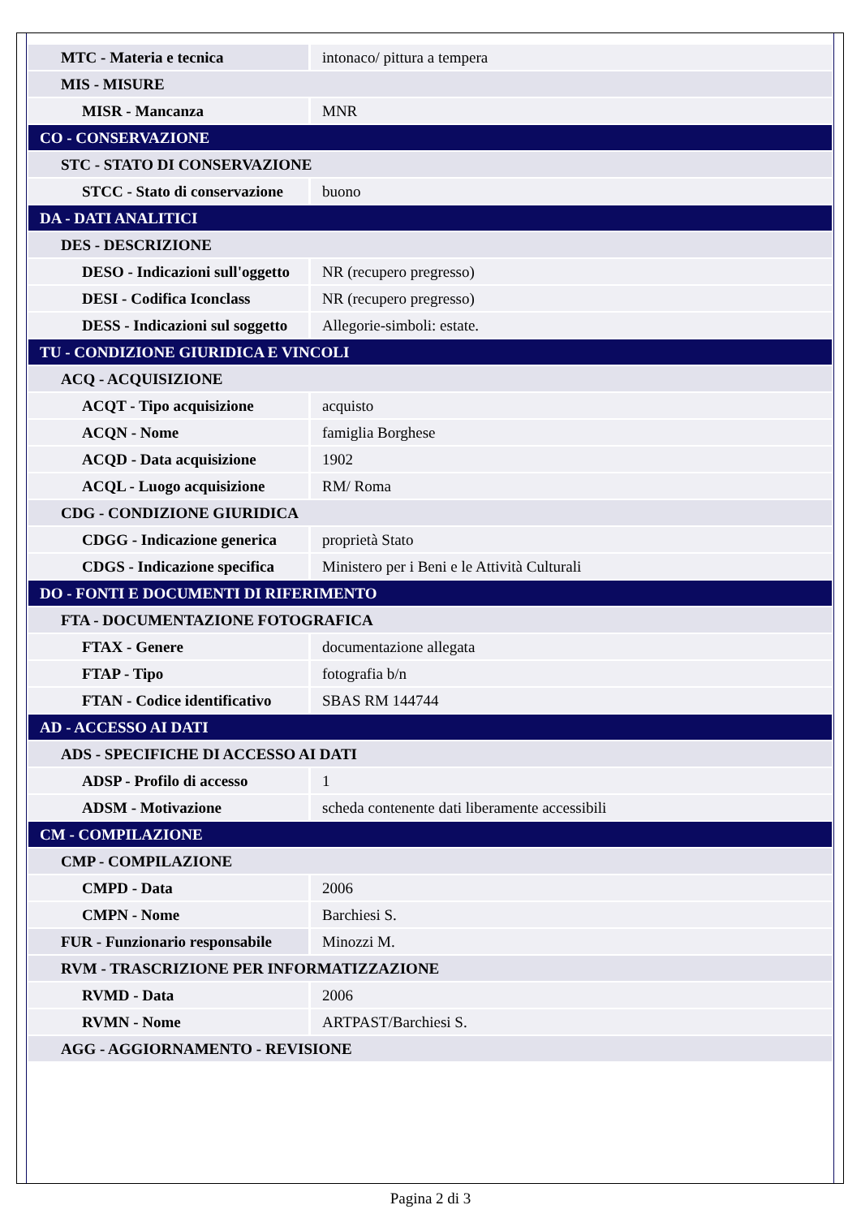| MTC - Materia e tecnica | intonaco/ pittura a tempera |
| MIS - MISURE | |
| MISR - Mancanza | MNR |
| CO - CONSERVAZIONE | |
| STC - STATO DI CONSERVAZIONE | |
| STCC - Stato di conservazione | buono |
| DA - DATI ANALITICI | |
| DES - DESCRIZIONE | |
| DESO - Indicazioni sull'oggetto | NR (recupero pregresso) |
| DESI - Codifica Iconclass | NR (recupero pregresso) |
| DESS - Indicazioni sul soggetto | Allegorie-simboli: estate. |
| TU - CONDIZIONE GIURIDICA E VINCOLI | |
| ACQ - ACQUISIZIONE | |
| ACQT - Tipo acquisizione | acquisto |
| ACQN - Nome | famiglia Borghese |
| ACQD - Data acquisizione | 1902 |
| ACQL - Luogo acquisizione | RM/ Roma |
| CDG - CONDIZIONE GIURIDICA | |
| CDGG - Indicazione generica | proprietà Stato |
| CDGS - Indicazione specifica | Ministero per i Beni e le Attività Culturali |
| DO - FONTI E DOCUMENTI DI RIFERIMENTO | |
| FTA - DOCUMENTAZIONE FOTOGRAFICA | |
| FTAX - Genere | documentazione allegata |
| FTAP - Tipo | fotografia b/n |
| FTAN - Codice identificativo | SBAS RM 144744 |
| AD - ACCESSO AI DATI | |
| ADS - SPECIFICHE DI ACCESSO AI DATI | |
| ADSP - Profilo di accesso | 1 |
| ADSM - Motivazione | scheda contenente dati liberamente accessibili |
| CM - COMPILAZIONE | |
| CMP - COMPILAZIONE | |
| CMPD - Data | 2006 |
| CMPN - Nome | Barchiesi S. |
| FUR - Funzionario responsabile | Minozzi M. |
| RVM - TRASCRIZIONE PER INFORMATIZZAZIONE | |
| RVMD - Data | 2006 |
| RVMN - Nome | ARTPAST/Barchiesi S. |
| AGG - AGGIORNAMENTO - REVISIONE | |
Pagina 2 di 3